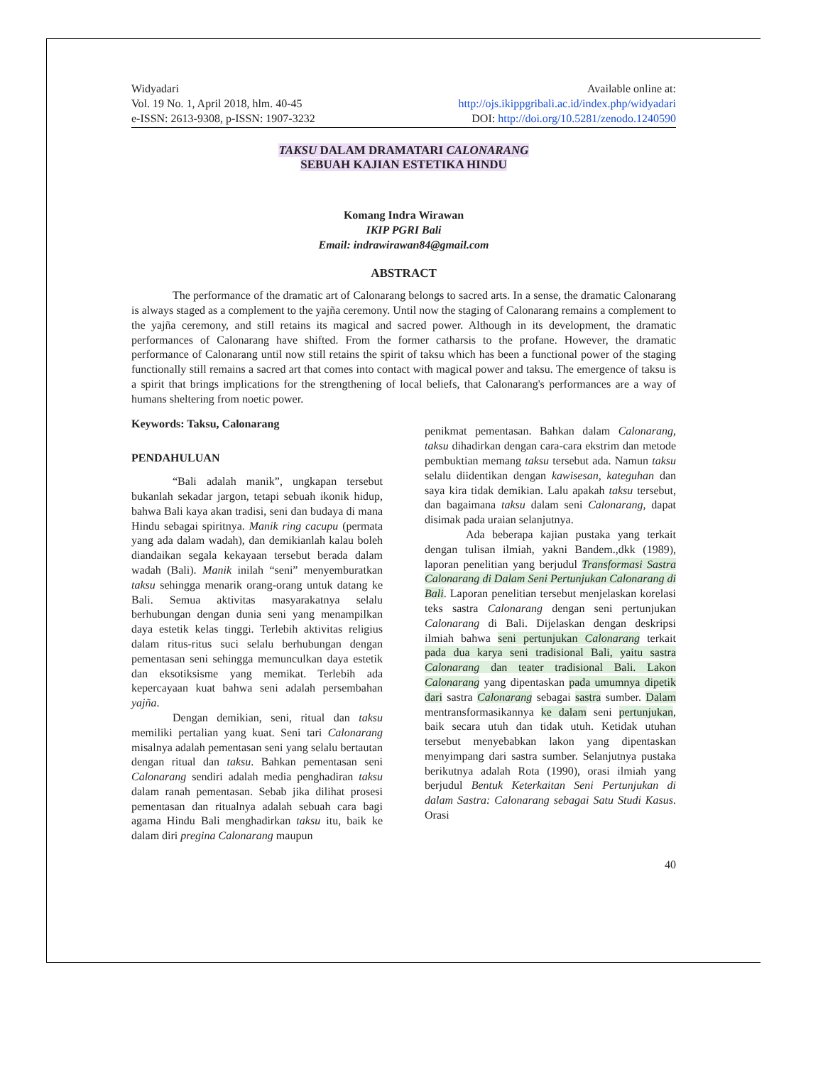Widyadari
Vol. 19 No. 1, April 2018, hlm. 40-45
e-ISSN: 2613-9308, p-ISSN: 1907-3232
Available online at:
http://ojs.ikippgribali.ac.id/index.php/widyadari
DOI: http://doi.org/10.5281/zenodo.1240590
TAKSU DALAM DRAMATARI CALONARANG
SEBUAH KAJIAN ESTETIKA HINDU
Komang Indra Wirawan
IKIP PGRI Bali
Email: indrawirawan84@gmail.com
ABSTRACT
The performance of the dramatic art of Calonarang belongs to sacred arts. In a sense, the dramatic Calonarang is always staged as a complement to the yajña ceremony. Until now the staging of Calonarang remains a complement to the yajña ceremony, and still retains its magical and sacred power. Although in its development, the dramatic performances of Calonarang have shifted. From the former catharsis to the profane. However, the dramatic performance of Calonarang until now still retains the spirit of taksu which has been a functional power of the staging functionally still remains a sacred art that comes into contact with magical power and taksu. The emergence of taksu is a spirit that brings implications for the strengthening of local beliefs, that Calonarang's performances are a way of humans sheltering from noetic power.
Keywords: Taksu, Calonarang
PENDAHULUAN
“Bali adalah manik”, ungkapan tersebut bukanlah sekadar jargon, tetapi sebuah ikonik hidup, bahwa Bali kaya akan tradisi, seni dan budaya di mana Hindu sebagai spiritnya. Manik ring cacupu (permata yang ada dalam wadah), dan demikianlah kalau boleh diandaikan segala kekayaan tersebut berada dalam wadah (Bali). Manik inilah “seni” menyemburatkan taksu sehingga menarik orang-orang untuk datang ke Bali. Semua aktivitas masyarakatnya selalu berhubungan dengan dunia seni yang menampilkan daya estetik kelas tinggi. Terlebih aktivitas religius dalam ritus-ritus suci selalu berhubungan dengan pementasan seni sehingga memunculkan daya estetik dan eksotiksisme yang memikat. Terlebih ada kepercayaan kuat bahwa seni adalah persembahan yajña.
Dengan demikian, seni, ritual dan taksu memiliki pertalian yang kuat. Seni tari Calonarang misalnya adalah pementasan seni yang selalu bertautan dengan ritual dan taksu. Bahkan pementasan seni Calonarang sendiri adalah media penghadiran taksu dalam ranah pementasan. Sebab jika dilihat prosesi pementasan dan ritualnya adalah sebuah cara bagi agama Hindu Bali menghadirkan taksu itu, baik ke dalam diri pregina Calonarang maupun
penikmat pementasan. Bahkan dalam Calonarang, taksu dihadirkan dengan cara-cara ekstrim dan metode pembuktian memang taksu tersebut ada. Namun taksu selalu diidentikan dengan kawisesan, kateguhan dan saya kira tidak demikian. Lalu apakah taksu tersebut, dan bagaimana taksu dalam seni Calonarang, dapat disimak pada uraian selanjutnya.
Ada beberapa kajian pustaka yang terkait dengan tulisan ilmiah, yakni Bandem.,dkk (1989), laporan penelitian yang berjudul Transformasi Sastra Calonarang di Dalam Seni Pertunjukan Calonarang di Bali. Laporan penelitian tersebut menjelaskan korelasi teks sastra Calonarang dengan seni pertunjukan Calonarang di Bali. Dijelaskan dengan deskripsi ilmiah bahwa seni pertunjukan Calonarang terkait pada dua karya seni tradisional Bali, yaitu sastra Calonarang dan teater tradisional Bali. Lakon Calonarang yang dipentaskan pada umumnya dipetik dari sastra Calonarang sebagai sastra sumber. Dalam mentransformasikannya ke dalam seni pertunjukan, baik secara utuh dan tidak utuh. Ketidak utuhan tersebut menyebabkan lakon yang dipentaskan menyimpang dari sastra sumber. Selanjutnya pustaka berikutnya adalah Rota (1990), orasi ilmiah yang berjudul Bentuk Keterkaitan Seni Pertunjukan di dalam Sastra: Calonarang sebagai Satu Studi Kasus. Orasi
40